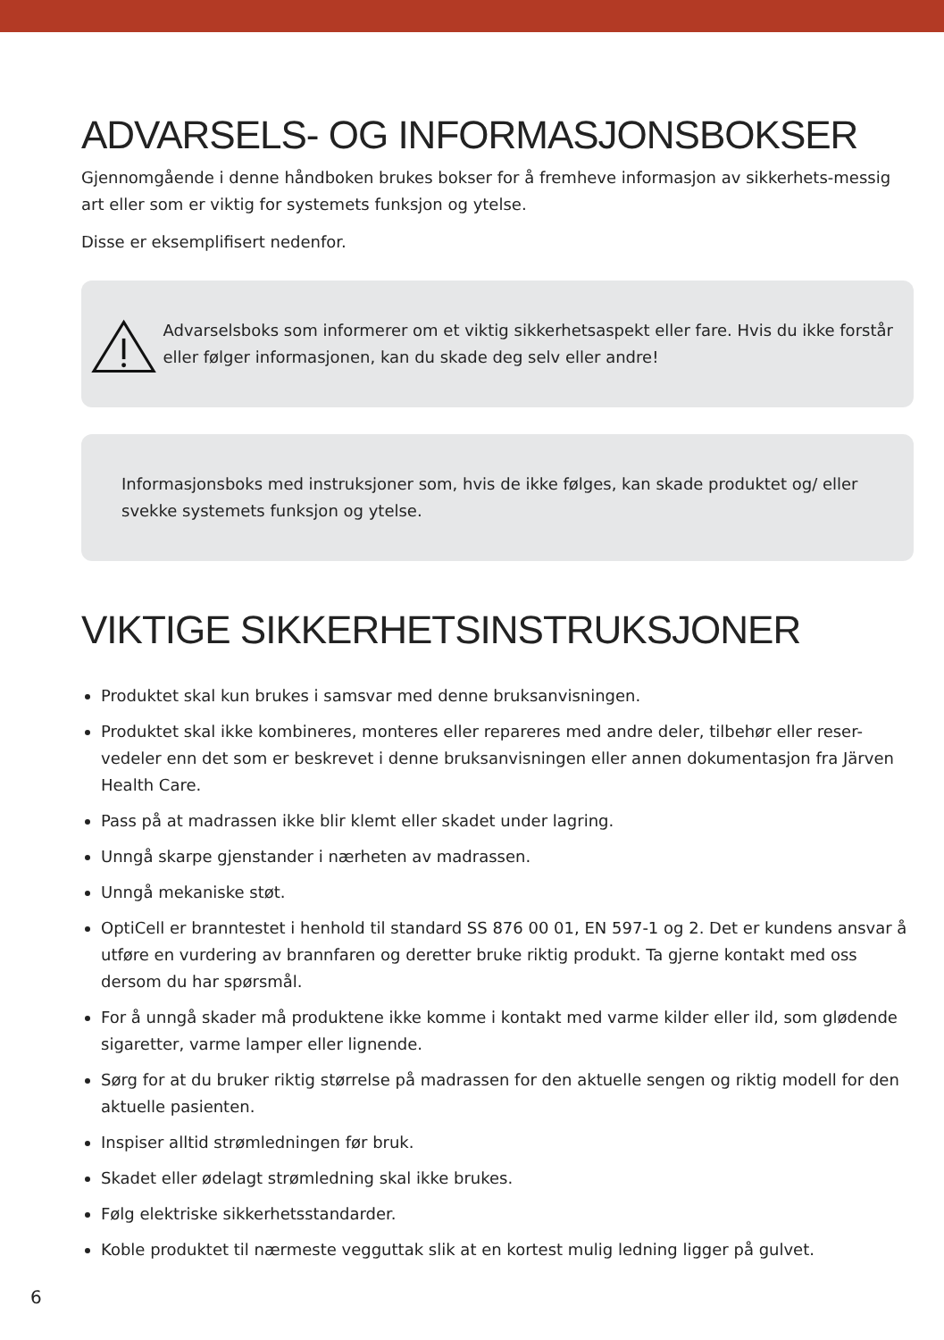ADVARSELS- OG INFORMASJONSBOKSER
Gjennomgående i denne håndboken brukes bokser for å fremheve informasjon av sikkerhets-messig art eller som er viktig for systemets funksjon og ytelse.
Disse er eksemplifisert nedenfor.
Advarselsboks som informerer om et viktig sikkerhetsaspekt eller fare. Hvis du ikke forstår eller følger informasjonen, kan du skade deg selv eller andre!
Informasjonsboks med instruksjoner som, hvis de ikke følges, kan skade produktet og/ eller svekke systemets funksjon og ytelse.
VIKTIGE SIKKERHETSINSTRUKSJONER
Produktet skal kun brukes i samsvar med denne bruksanvisningen.
Produktet skal ikke kombineres, monteres eller repareres med andre deler, tilbehør eller reser-vedeler enn det som er beskrevet i denne bruksanvisningen eller annen dokumentasjon fra Järven Health Care.
Pass på at madrassen ikke blir klemt eller skadet under lagring.
Unngå skarpe gjenstander i nærheten av madrassen.
Unngå mekaniske støt.
OptiCell er branntestet i henhold til standard SS 876 00 01, EN 597-1 og 2. Det er kundens ansvar å utføre en vurdering av brannfaren og deretter bruke riktig produkt. Ta gjerne kontakt med oss dersom du har spørsmål.
For å unngå skader må produktene ikke komme i kontakt med varme kilder eller ild, som glødende sigaretter, varme lamper eller lignende.
Sørg for at du bruker riktig størrelse på madrassen for den aktuelle sengen og riktig modell for den aktuelle pasienten.
Inspiser alltid strømledningen før bruk.
Skadet eller ødelagt strømledning skal ikke brukes.
Følg elektriske sikkerhetsstandarder.
Koble produktet til nærmeste vegguttak slik at en kortest mulig ledning ligger på gulvet.
6